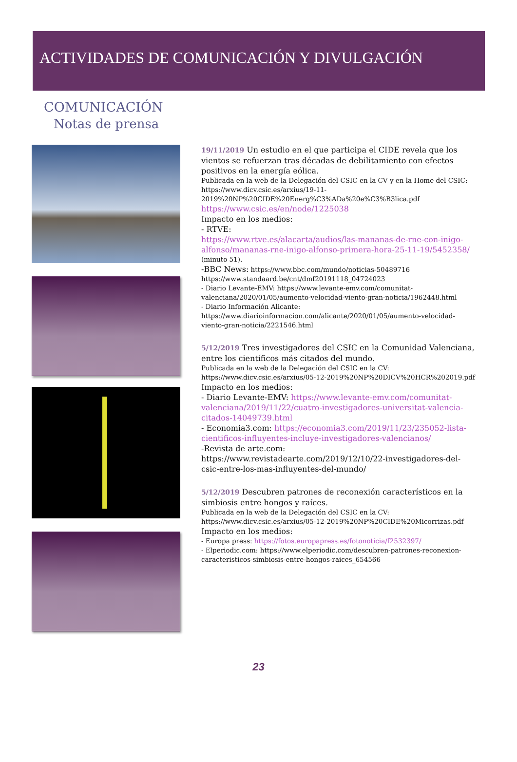ACTIVIDADES DE COMUNICACIÓN Y DIVULGACIÓN
COMUNICACIÓN
Notas de prensa
19/11/2019 Un estudio en el que participa el CIDE revela que los vientos se refuerzan tras décadas de debilitamiento con efectos positivos en la energía eólica.
Publicada en la web de la Delegación del CSIC en la CV y en la Home del CSIC:
https://www.dicv.csic.es/arxius/19-11-2019%20NP%20CIDE%20Energ%C3%ADa%20e%C3%B3lica.pdf
https://www.csic.es/en/node/1225038
Impacto en los medios:
- RTVE:
https://www.rtve.es/alacarta/audios/las-mananas-de-rne-con-inigo-alfonso/mananas-rne-inigo-alfonso-primera-hora-25-11-19/5452358/
(minuto 51).
-BBC News: https://www.bbc.com/mundo/noticias-50489716
https://www.standaard.be/cnt/dmf20191118_04724023
- Diario Levante-EMV: https://www.levante-emv.com/comunitat-valenciana/2020/01/05/aumento-velocidad-viento-gran-noticia/1962448.html
- Diario Información Alicante:
https://www.diarioinformacion.com/alicante/2020/01/05/aumento-velocidad-viento-gran-noticia/2221546.html
5/12/2019 Tres investigadores del CSIC en la Comunidad Valenciana, entre los científicos más citados del mundo.
Publicada en la web de la Delegación del CSIC en la CV:
https://www.dicv.csic.es/arxius/05-12-2019%20NP%20DICV%20HCR%202019.pdf
Impacto en los medios:
- Diario Levante-EMV: https://www.levante-emv.com/comunitat-valenciana/2019/11/22/cuatro-investigadores-universitat-valencia-citados-14049739.html
- Economia3.com: https://economia3.com/2019/11/23/235052-lista-cientificos-influyentes-incluye-investigadores-valencianos/
-Revista de arte.com:
https://www.revistadearte.com/2019/12/10/22-investigadores-del-csic-entre-los-mas-influyentes-del-mundo/
5/12/2019 Descubren patrones de reconexión característicos en la simbiosis entre hongos y raíces.
Publicada en la web de la Delegación del CSIC en la CV:
https://www.dicv.csic.es/arxius/05-12-2019%20NP%20CIDE%20Micorrizas.pdf
Impacto en los medios:
- Europa press: https://fotos.europapress.es/fotonoticia/f2532397/
- Elperiodic.com: https://www.elperiodic.com/descubren-patrones-reconexion-caracteristicos-simbiosis-entre-hongos-raices_654566
23